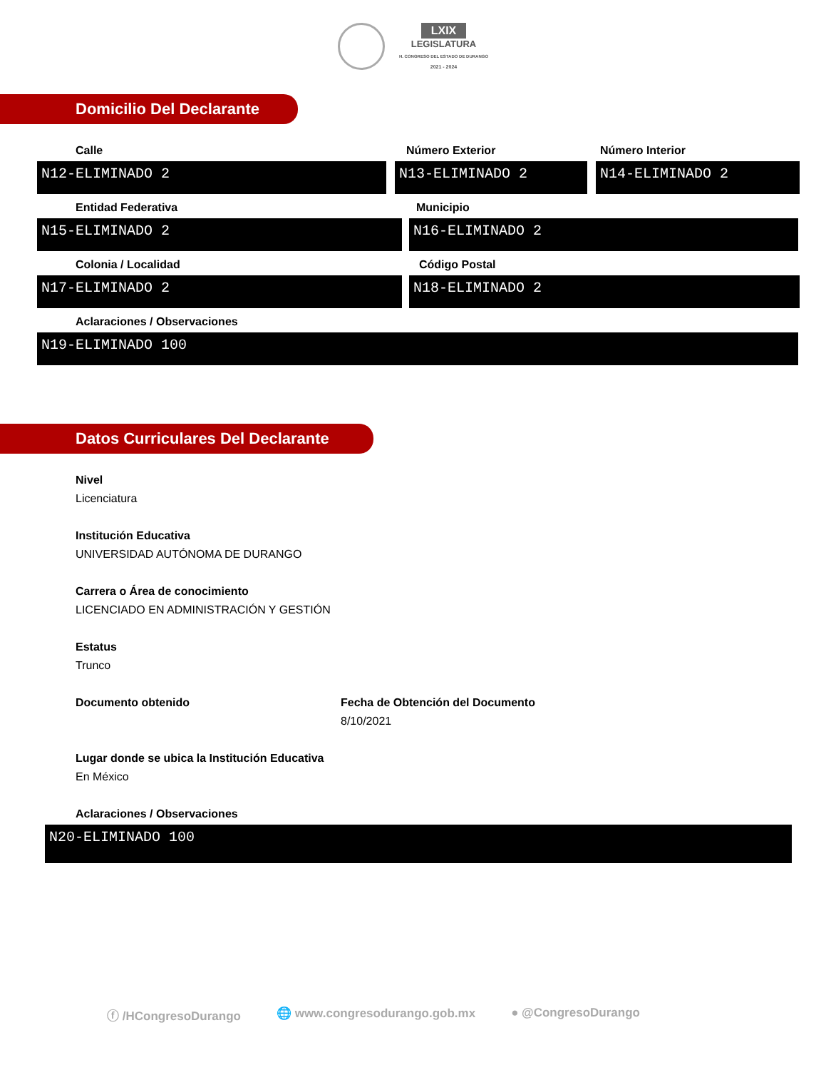LXIX
LEGISLATURA
H. CONGRESO DEL ESTADO DE DURANGO
2021 - 2024
Domicilio Del Declarante
Calle
N12-ELIMINADO 2
Número Exterior
N13-ELIMINADO 2
Número Interior
N14-ELIMINADO 2
Entidad Federativa
N15-ELIMINADO 2
Municipio
N16-ELIMINADO 2
Colonia / Localidad
N17-ELIMINADO 2
Código Postal
N18-ELIMINADO 2
Aclaraciones / Observaciones
N19-ELIMINADO 100
Datos Curriculares Del Declarante
Nivel
Licenciatura
Institución Educativa
UNIVERSIDAD AUTÓNOMA DE DURANGO
Carrera o Área de conocimiento
LICENCIADO EN ADMINISTRACIÓN Y GESTIÓN
Estatus
Trunco
Documento obtenido Fecha de Obtención del Documento
8/10/2021
Lugar donde se ubica la Institución Educativa
En México
Aclaraciones / Observaciones
N20-ELIMINADO 100
ⓕ /HCongresoDurango 🌐 www.congresodurango.gob.mx ● @CongresoDurango